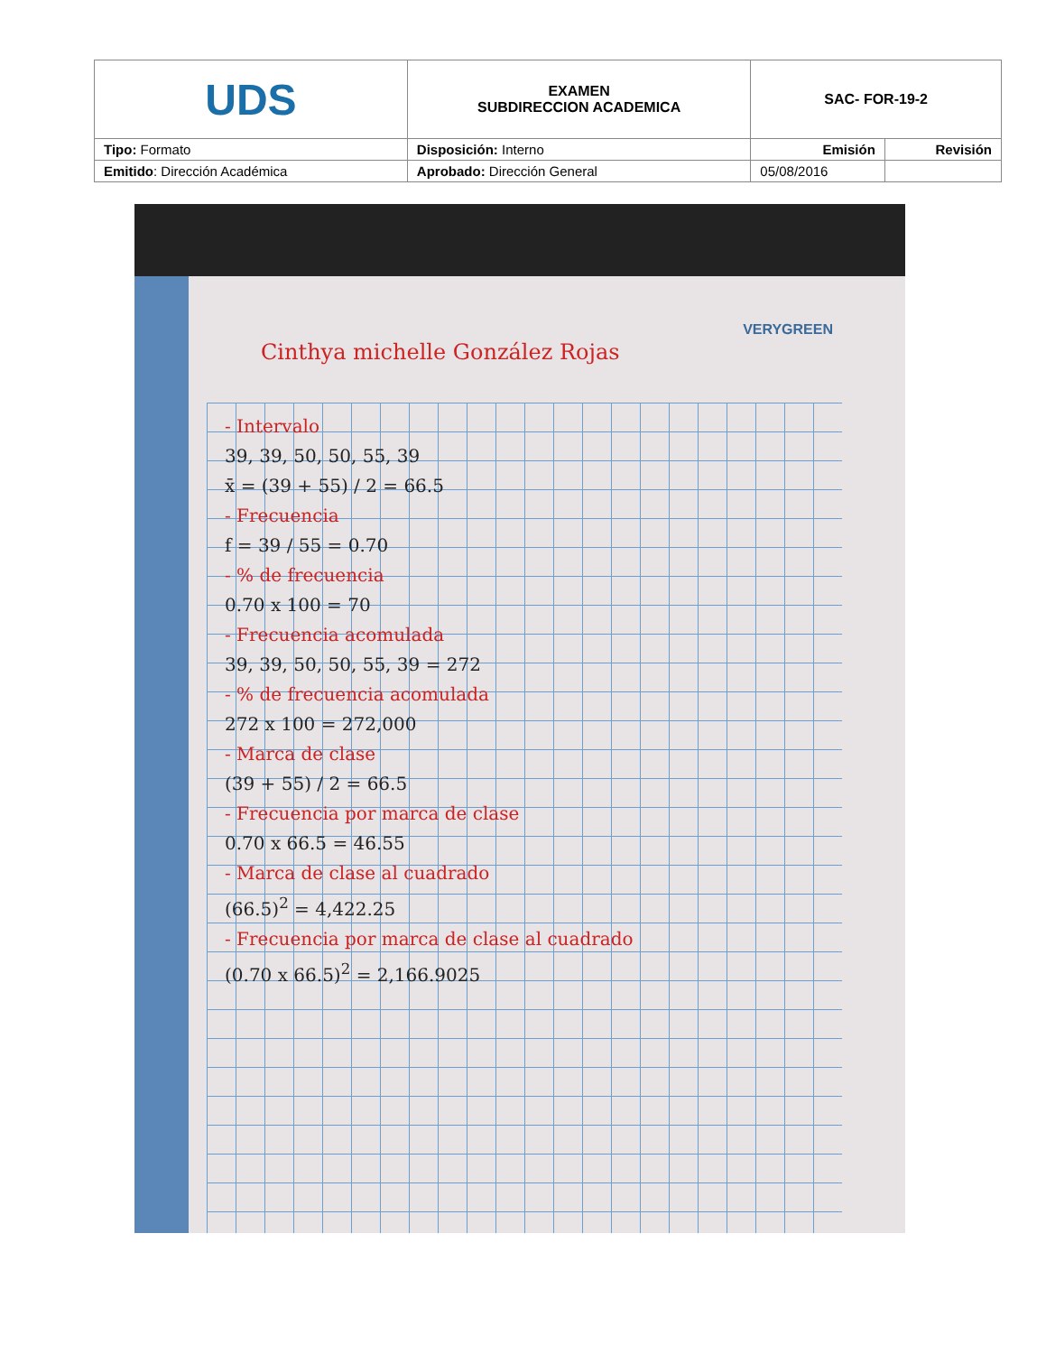| UDS | EXAMEN SUBDIRECCION ACADEMICA | SAC- FOR-19-2 | |
| Tipo: Formato | Disposición: Interno | Emisión | Revisión |
| Emitido : Dirección Académica | Aprobado: Dirección General | 05/08/2016 | |
VERYGREEN
Cinthya michelle González Rojas
- Intervalo
39, 39, 50, 50, 55, 39
x̄ = (39 + 55) / 2 = 66.5
- Frecuencia
f = 39 / 55 = 0.70
- % de frecuencia
0.70 x 100 = 70
- Frecuencia acomulada
39, 39, 50, 50, 55, 39 = 272
- % de frecuencia acomulada
272 x 100 = 272,000
- Marca de clase
(39 + 55) / 2 = 66.5
- Frecuencia por marca de clase
0.70 x 66.5 = 46.55
- Marca de clase al cuadrado
(66.5)<sup>2</sup> = 4,422.25
- Frecuencia por marca de clase al cuadrado
(0.70 x 66.5)<sup>2</sup> = 2,166.9025